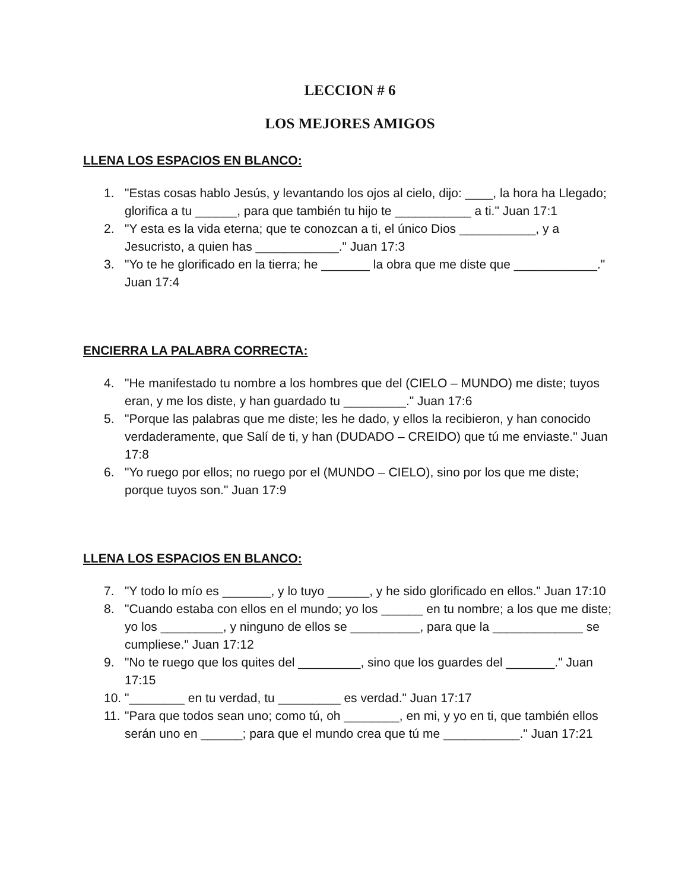LECCION # 6
LOS MEJORES AMIGOS
LLENA LOS ESPACIOS EN BLANCO:
1. "Estas cosas hablo Jesús, y levantando los ojos al cielo, dijo: ____, la hora ha Llegado; glorifica a tu ______, para que también tu hijo te ___________ a ti." Juan 17:1
2. "Y esta es la vida eterna; que te conozcan a ti, el único Dios ___________, y a Jesucristo, a quien has ____________." Juan 17:3
3. "Yo te he glorificado en la tierra; he _______ la obra que me diste que ____________." Juan 17:4
ENCIERRA LA PALABRA CORRECTA:
4. "He manifestado tu nombre a los hombres que del (CIELO – MUNDO) me diste; tuyos eran, y me los diste, y han guardado tu _________." Juan 17:6
5. "Porque las palabras que me diste; les he dado, y ellos la recibieron, y han conocido verdaderamente, que Salí de ti, y han (DUDADO – CREIDO) que tú me enviaste." Juan 17:8
6. "Yo ruego por ellos; no ruego por el (MUNDO – CIELO), sino por los que me diste; porque tuyos son." Juan 17:9
LLENA LOS ESPACIOS EN BLANCO:
7. "Y todo lo mío es _______, y lo tuyo ______, y he sido glorificado en ellos." Juan 17:10
8. "Cuando estaba con ellos en el mundo; yo los ______ en tu nombre; a los que me diste; yo los _________, y ninguno de ellos se __________, para que la _____________ se cumpliese." Juan 17:12
9. "No te ruego que los quites del _________, sino que los guardes del _______." Juan 17:15
10. "________ en tu verdad, tu _________ es verdad." Juan 17:17
11. "Para que todos sean uno; como tú, oh ________, en mi, y yo en ti, que también ellos serán uno en ______; para que el mundo crea que tú me ___________." Juan 17:21